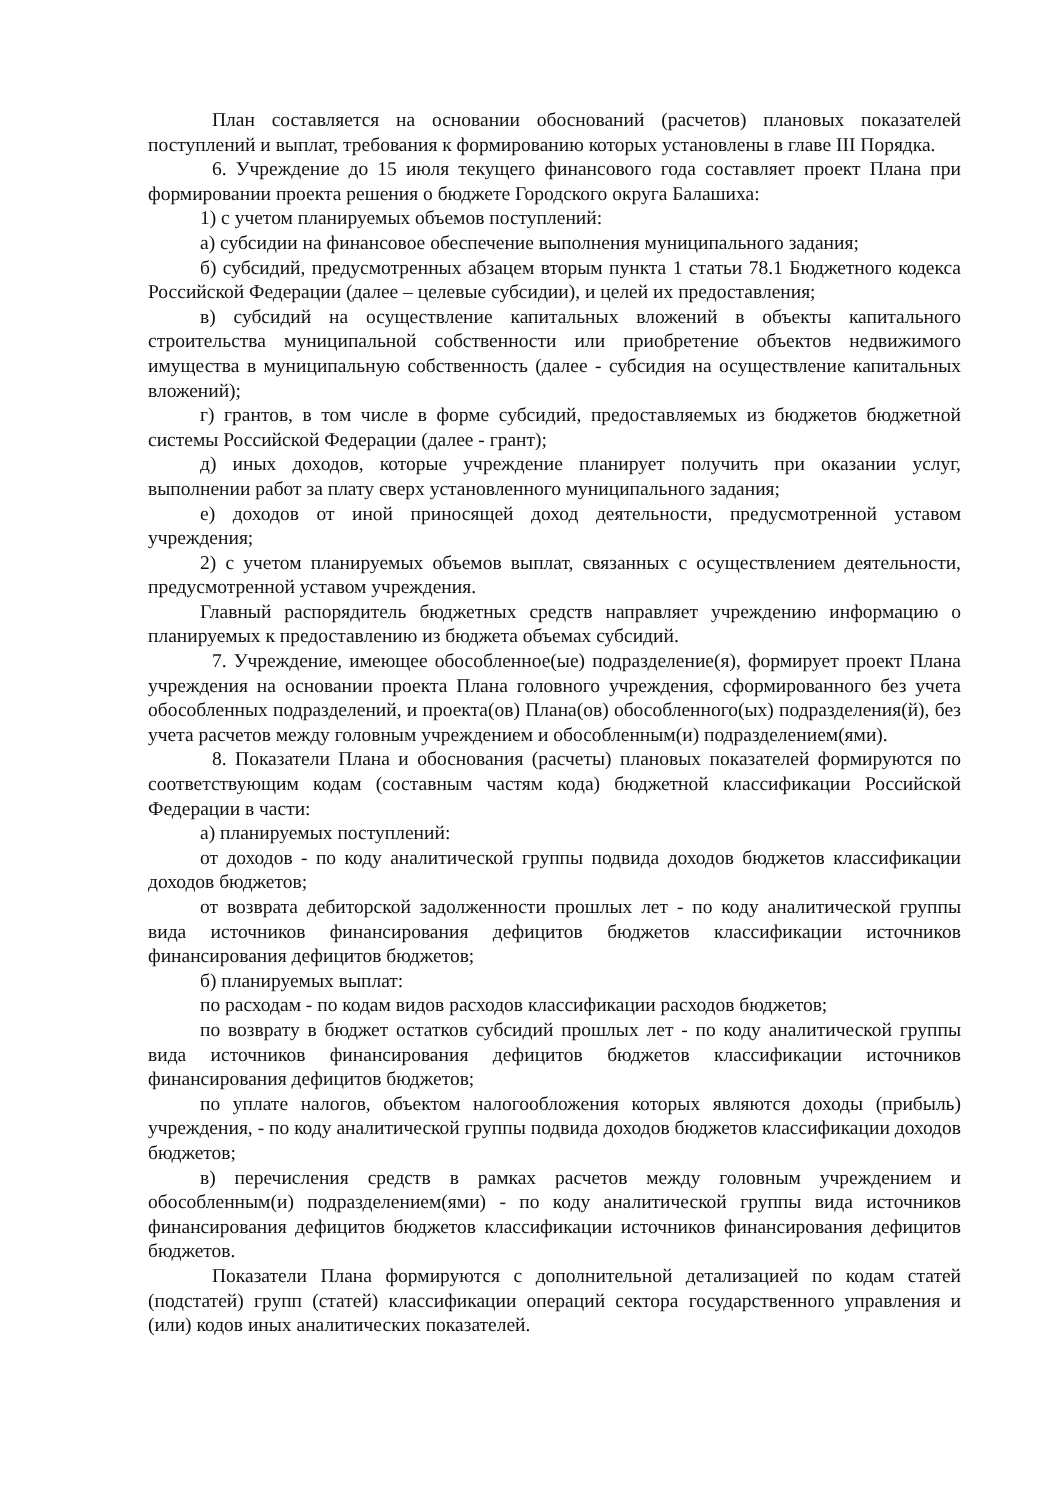План составляется на основании обоснований (расчетов) плановых показателей поступлений и выплат, требования к формированию которых установлены в главе III Порядка.
6. Учреждение до 15 июля текущего финансового года составляет проект Плана при формировании проекта решения о бюджете Городского округа Балашиха:
1) с учетом планируемых объемов поступлений:
а) субсидии на финансовое обеспечение выполнения муниципального задания;
б) субсидий, предусмотренных абзацем вторым пункта 1 статьи 78.1 Бюджетного кодекса Российской Федерации (далее – целевые субсидии), и целей их предоставления;
в) субсидий на осуществление капитальных вложений в объекты капитального строительства муниципальной собственности или приобретение объектов недвижимого имущества в муниципальную собственность (далее - субсидия на осуществление капитальных вложений);
г) грантов, в том числе в форме субсидий, предоставляемых из бюджетов бюджетной системы Российской Федерации (далее - грант);
д) иных доходов, которые учреждение планирует получить при оказании услуг, выполнении работ за плату сверх установленного муниципального задания;
е) доходов от иной приносящей доход деятельности, предусмотренной уставом учреждения;
2) с учетом планируемых объемов выплат, связанных с осуществлением деятельности, предусмотренной уставом учреждения.
Главный распорядитель бюджетных средств направляет учреждению информацию о планируемых к предоставлению из бюджета объемах субсидий.
7. Учреждение, имеющее обособленное(ые) подразделение(я), формирует проект Плана учреждения на основании проекта Плана головного учреждения, сформированного без учета обособленных подразделений, и проекта(ов) Плана(ов) обособленного(ых) подразделения(й), без учета расчетов между головным учреждением и обособленным(и) подразделением(ями).
8. Показатели Плана и обоснования (расчеты) плановых показателей формируются по соответствующим кодам (составным частям кода) бюджетной классификации Российской Федерации в части:
а) планируемых поступлений:
от доходов - по коду аналитической группы подвида доходов бюджетов классификации доходов бюджетов;
от возврата дебиторской задолженности прошлых лет - по коду аналитической группы вида источников финансирования дефицитов бюджетов классификации источников финансирования дефицитов бюджетов;
б) планируемых выплат:
по расходам - по кодам видов расходов классификации расходов бюджетов;
по возврату в бюджет остатков субсидий прошлых лет - по коду аналитической группы вида источников финансирования дефицитов бюджетов классификации источников финансирования дефицитов бюджетов;
по уплате налогов, объектом налогообложения которых являются доходы (прибыль) учреждения, - по коду аналитической группы подвида доходов бюджетов классификации доходов бюджетов;
в) перечисления средств в рамках расчетов между головным учреждением и обособленным(и) подразделением(ями) - по коду аналитической группы вида источников финансирования дефицитов бюджетов классификации источников финансирования дефицитов бюджетов.
Показатели Плана формируются с дополнительной детализацией по кодам статей (подстатей) групп (статей) классификации операций сектора государственного управления и (или) кодов иных аналитических показателей.